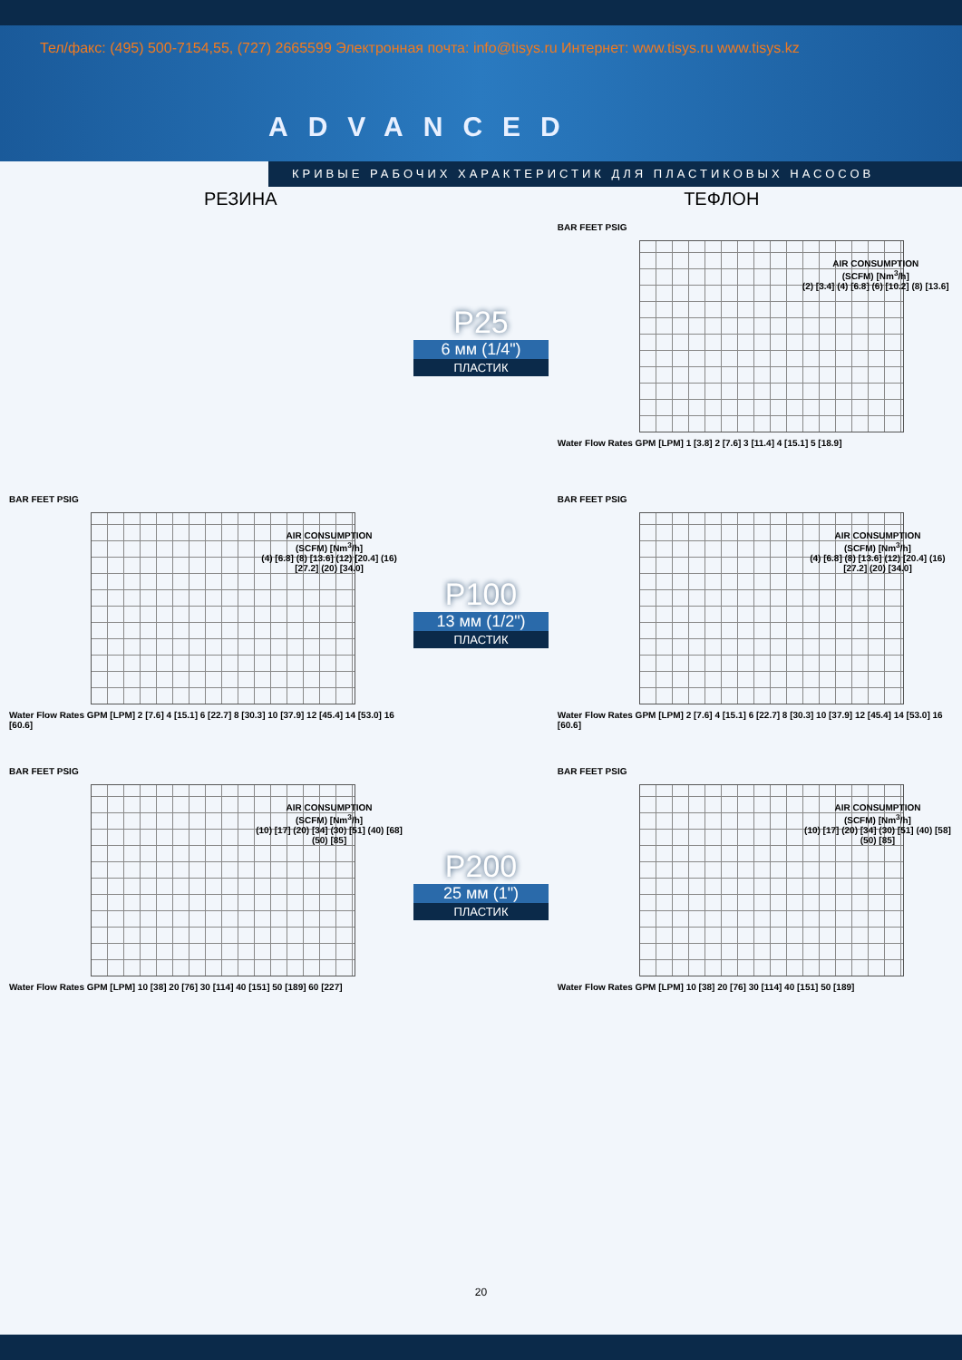Тел/факс: (495) 500-7154,55, (727) 2665599 Электронная почта: info@tisys.ru Интернет: www.tisys.ru www.tisys.kz
ADVANCED
КРИВЫЕ РАБОЧИХ ХАРАКТЕРИСТИК ДЛЯ ПЛАСТИКОВЫХ НАСОСОВ
РЕЗИНА ТЕФЛОН
P25
6 мм (1/4")
ПЛАСТИК
BAR FEET PSIG
AIR CONSUMPTION
(SCFM) [Nm<sup>3</sup>/h]
(2) [3.4] (4) [6.8] (6) [10.2] (8) [13.6]
Water Flow Rates GPM [LPM] 1 [3.8] 2 [7.6] 3 [11.4] 4 [15.1] 5 [18.9]
BAR FEET PSIG
AIR CONSUMPTION
(SCFM) [Nm<sup>3</sup>/h]
(4) [6.8] (8) [13.6] (12) [20.4] (16) [27.2] (20) [34.0]
Water Flow Rates GPM [LPM] 2 [7.6] 4 [15.1] 6 [22.7] 8 [30.3] 10 [37.9] 12 [45.4] 14 [53.0] 16 [60.6]
P100
13 мм (1/2")
ПЛАСТИК
BAR FEET PSIG
AIR CONSUMPTION
(SCFM) [Nm<sup>3</sup>/h]
(4) [6.8] (8) [13.6] (12) [20.4] (16) [27.2] (20) [34.0]
Water Flow Rates GPM [LPM] 2 [7.6] 4 [15.1] 6 [22.7] 8 [30.3] 10 [37.9] 12 [45.4] 14 [53.0] 16 [60.6]
BAR FEET PSIG
AIR CONSUMPTION
(SCFM) [Nm<sup>3</sup>/h]
(10) [17] (20) [34] (30) [51] (40) [68] (50) [85]
Water Flow Rates GPM [LPM] 10 [38] 20 [76] 30 [114] 40 [151] 50 [189] 60 [227]
P200
25 мм (1")
ПЛАСТИК
BAR FEET PSIG
AIR CONSUMPTION
(SCFM) [Nm<sup>3</sup>/h]
(10) [17] (20) [34] (30) [51] (40) [58] (50) [85]
Water Flow Rates GPM [LPM] 10 [38] 20 [76] 30 [114] 40 [151] 50 [189]
20